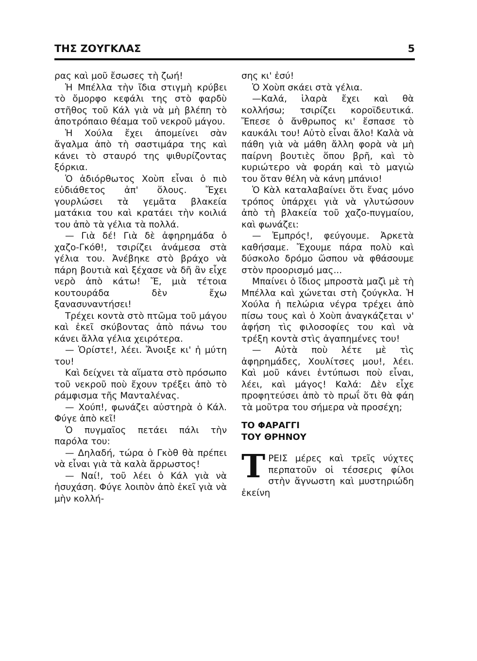ΤΗΣ ΖΟΥΓΚΛΑΣ 5
ρας καὶ μοῦ ἔσωσες τὴ ζωή!
Ἡ Μπέλλα τὴν ἴδια στιγμὴ κρύβει τὸ ὄμορφο κεφάλι της στὸ φαρδὺ στῆθος τοῦ Κάλ γιὰ νὰ μὴ βλέπη τὸ ἀποτρόπαιο θέαμα τοῦ νεκροῦ μάγου.
Ἡ Χούλα ἔχει ἀπομείνει σὰν ἄγαλμα ἀπὸ τὴ σαστιμάρα της καὶ κάνει τὸ σταυρό της ψιθυρίζοντας ξόρκια.
Ὁ ἀδιόρθωτος Χοὺπ εἶναι ὁ πιὸ εὐδιάθετος ἀπ' ὅλους. Ἔχει γουρλώσει τὰ γεμᾶτα βλακεία ματάκια του καὶ κρατάει τὴν κοιλιά του ἀπὸ τὰ γέλια τὰ πολλά.
— Γιὰ δέ! Γιὰ δὲ ἀφηρημάδα ὁ χαζο-Γκόθ!, τσιρίζει ἀνάμεσα στὰ γέλια του. Ἀνέβηκε στὸ βράχο νὰ πάρη βουτιὰ καὶ ξέχασε νὰ δῆ ἂν εἶχε νερὸ ἀπὸ κάτω! Ἔ, μιὰ τέτοια κουτουράδα δὲν ἔχω ξανασυναντήσει!
Τρέχει κοντὰ στὸ πτῶμα τοῦ μάγου καὶ ἐκεῖ σκύβοντας ἀπὸ πάνω του κάνει ἄλλα γέλια χειρότερα.
— Ὁρίστε!, λέει. Ἄνοιξε κι' ἡ μύτη του!
Καὶ δείχνει τὰ αἵματα στὸ πρόσωπο τοῦ νεκροῦ ποὺ ἔχουν τρέξει ἀπὸ τὸ ράμφισμα τῆς Μανταλένας.
— Χούπ!, φωνάζει αὐστηρὰ ὁ Κάλ. Φύγε ἀπὸ κεῖ!
Ὁ πυγμαῖος πετάει πάλι τὴν παρόλα του:
— Δηλαδή, τώρα ὁ Γκὸθ θὰ πρέπει νὰ εἶναι γιὰ τὰ καλὰ ἄρρωστος!
— Ναί!, τοῦ λέει ὁ Κάλ γιὰ νὰ ἡσυχάση. Φύγε λοιπὸν ἀπὸ ἐκεῖ γιὰ νὰ μὴν κολλή-
σης κι' ἐσύ!
Ὁ Χοὺπ σκάει στὰ γέλια.
—Καλά, ἱλαρὰ ἔχει καὶ θὰ κολλήσω; τσιρίζει κοροϊδευτικά. Ἔπεσε ὁ ἄνθρωπος κι' ἔσπασε τὸ καυκάλι του! Αὐτὸ εἶναι ἄλο! Καλὰ νὰ πάθη γιὰ νὰ μάθη ἄλλη φορὰ νὰ μὴ παίρνη βουτιὲς ὅπου βρῆ, καὶ τὸ κυριώτερο νὰ φοράη καὶ τὸ μαγιὼ του ὅταν θέλη νὰ κάνη μπάνιο!
Ὁ Κὰλ καταλαβαίνει ὅτι ἕνας μόνο τρόπος ὑπάρχει γιὰ νὰ γλυτώσουν ἀπὸ τὴ βλακεία τοῦ χαζο-πυγμαίου, καὶ φωνάζει:
— Ἐμπρός!, φεύγουμε. Ἀρκετὰ καθήσαμε. Ἔχουμε πάρα πολὺ καὶ δύσκολο δρόμο ὥσπου νὰ φθάσουμε στὸν προορισμό μας...
Μπαίνει ὁ ἴδιος μπροστὰ μαζὶ μὲ τὴ Μπέλλα καὶ χώνεται στὴ ζούγκλα. Ἡ Χούλα ἡ πελώρια νέγρα τρέχει ἀπὸ πίσω τους καὶ ὁ Χοὺπ ἀναγκάζεται ν' ἀφήση τὶς φιλοσοφίες του καὶ νὰ τρέξη κοντὰ στὶς ἀγαπημένες του!
— Αὐτὰ ποὺ λέτε μὲ τὶς ἀφηρημάδες, Χουλίτσες μου!, λέει. Καὶ μοῦ κάνει ἐντύπωσι ποὺ εἶναι, λέει, καὶ μάγος! Καλά: Δὲν εἶχε προφητεύσει ἀπὸ τὸ πρωΐ ὅτι θὰ φάη τὰ μοῦτρα του σήμερα νὰ προσέχη;
ΤΟ ΦΑΡΑΓΓΙ
ΤΟΥ ΘΡΗΝΟΥ
ΤΡΕΙΣ μέρες καὶ τρεῖς νύχτες περπατοῦν οἱ τέσσερις φίλοι στὴν ἄγνωστη καὶ μυστηριώδη ἐκείνη